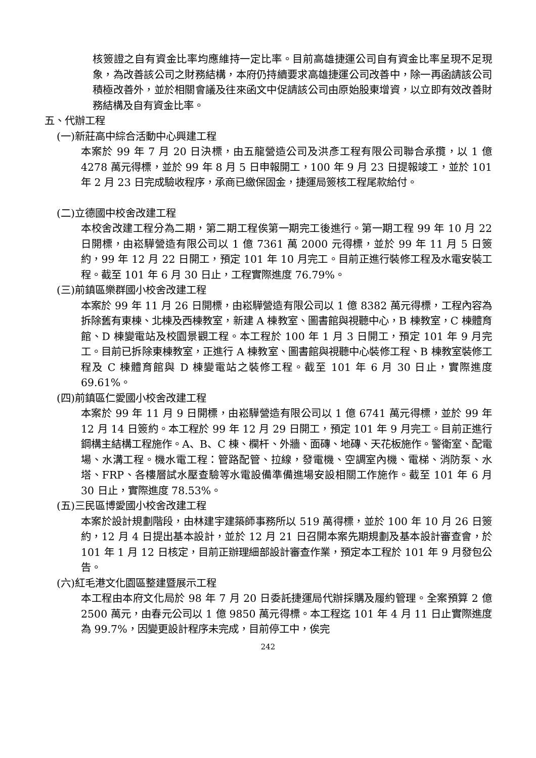核簽證之自有資金比率均應維持一定比率。目前高雄捷運公司自有資金比率呈現不足現象，為改善該公司之財務結構，本府仍持續要求高雄捷運公司改善中，除一再函請該公司積極改善外，並於相關會議及往來函文中促請該公司由原始股東增資，以立即有效改善財務結構及自有資金比率。
五、代辦工程
(一)新莊高中綜合活動中心興建工程
本案於 99 年 7 月 20 日決標，由五龍營造公司及洪彥工程有限公司聯合承攬，以 1 億 4278 萬元得標，並於 99 年 8 月 5 日申報開工，100 年 9 月 23 日提報竣工，並於 101 年 2 月 23 日完成驗收程序，承商已繳保固金，捷運局簽核工程尾款給付。
(二)立德國中校舍改建工程
本校舍改建工程分為二期，第二期工程俟第一期完工後進行。第一期工程 99 年 10 月 22 日開標，由崧驊營造有限公司以 1 億 7361 萬 2000 元得標，並於 99 年 11 月 5 日簽約，99 年 12 月 22 日開工，預定 101 年 10 月完工。目前正進行裝修工程及水電安裝工程。截至 101 年 6 月 30 日止，工程實際進度 76.79%。
(三)前鎮區樂群國小校舍改建工程
本案於 99 年 11 月 26 日開標，由崧驊營造有限公司以 1 億 8382 萬元得標，工程內容為拆除舊有東棟、北棟及西棟教室，新建 A 棟教室、圖書館與視聽中心，B 棟教室，C 棟體育館、D 棟變電站及校園景觀工程。本工程於 100 年 1 月 3 日開工，預定 101 年 9 月完工。目前已拆除東棟教室，正進行 A 棟教室、圖書館與視聽中心裝修工程、B 棟教室裝修工程及 C 棟體育館與 D 棟變電站之裝修工程。截至 101 年 6 月 30 日止，實際進度 69.61%。
(四)前鎮區仁愛國小校舍改建工程
本案於 99 年 11 月 9 日開標，由崧驊營造有限公司以 1 億 6741 萬元得標，並於 99 年 12 月 14 日簽約。本工程於 99 年 12 月 29 日開工，預定 101 年 9 月完工。目前正進行鋼構主結構工程施作。A、B、C 棟、欄杆、外牆、面磚、地磚、天花板施作。警衛室、配電場、水溝工程。機水電工程：管路配管、拉線，發電機、空調室內機、電梯、消防泵、水塔、FRP、各樓層試水壓查驗等水電設備準備進場安設相關工作施作。截至 101 年 6 月 30 日止，實際進度 78.53%。
(五)三民區博愛國小校舍改建工程
本案於設計規劃階段，由林建宇建築師事務所以 519 萬得標，並於 100 年 10 月 26 日簽約，12 月 4 日提出基本設計，並於 12 月 21 日召開本案先期規劃及基本設計審查會，於 101 年 1 月 12 日核定，目前正辦理細部設計審查作業，預定本工程於 101 年 9 月發包公告。
(六)紅毛港文化園區整建暨展示工程
本工程由本府文化局於 98 年 7 月 20 日委託捷運局代辦採購及履約管理。全案預算 2 億 2500 萬元，由春元公司以 1 億 9850 萬元得標。本工程迄 101 年 4 月 11 日止實際進度為 99.7%，因變更設計程序未完成，目前停工中，俟完
242